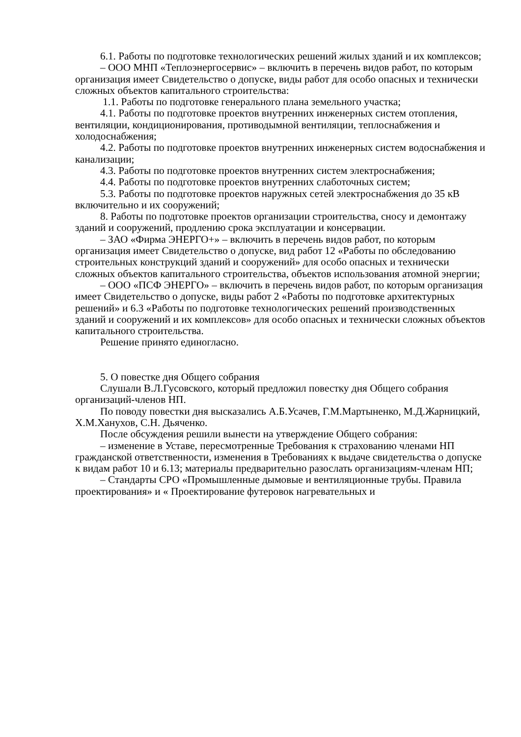6.1. Работы по подготовке технологических решений жилых зданий и их комплексов;
– ООО МНП «Теплоэнергосервис» – включить в перечень видов работ, по которым организация имеет Свидетельство о допуске, виды работ для особо опасных и технически сложных объектов капитального строительства:
1.1. Работы по подготовке генерального плана земельного участка;
4.1. Работы по подготовке проектов внутренних инженерных систем отопления, вентиляции, кондиционирования, противодымной вентиляции, теплоснабжения и холодоснабжения;
4.2. Работы по подготовке проектов внутренних инженерных систем водоснабжения и канализации;
4.3. Работы по подготовке проектов внутренних систем электроснабжения;
4.4. Работы по подготовке проектов внутренних слаботочных систем;
5.3. Работы по подготовке проектов наружных сетей электроснабжения до 35 кВ включительно и их сооружений;
8. Работы по подготовке проектов организации строительства, сносу и демонтажу зданий и сооружений, продлению срока эксплуатации и консервации.
– ЗАО «Фирма ЭНЕРГО+» – включить в перечень видов работ, по которым организация имеет Свидетельство о допуске, вид работ 12 «Работы по обследованию строительных конструкций зданий и сооружений» для особо опасных и технически сложных объектов капитального строительства, объектов использования атомной энергии;
– ООО «ПСФ ЭНЕРГО» – включить в перечень видов работ, по которым организация имеет Свидетельство о допуске, виды работ 2 «Работы по подготовке архитектурных решений» и 6.3 «Работы по подготовке технологических решений производственных зданий и сооружений и их комплексов» для особо опасных и технически сложных объектов капитального строительства.
Решение принято единогласно.
5. О повестке дня Общего собрания
Слушали В.Л.Гусовского, который предложил повестку дня Общего собрания организаций-членов НП.
По поводу повестки дня высказались А.Б.Усачев, Г.М.Мартыненко, М.Д.Жарницкий, Х.М.Ханухов, С.Н. Дьяченко.
После обсуждения решили вынести на утверждение Общего собрания:
– изменение в Уставе, пересмотренные Требования к страхованию членами НП гражданской ответственности, изменения в Требованиях к выдаче свидетельства о допуске к видам работ 10 и 6.13; материалы предварительно разослать организациям-членам НП;
– Стандарты СРО «Промышленные дымовые и вентиляционные трубы. Правила проектирования» и « Проектирование футеровок нагревательных и